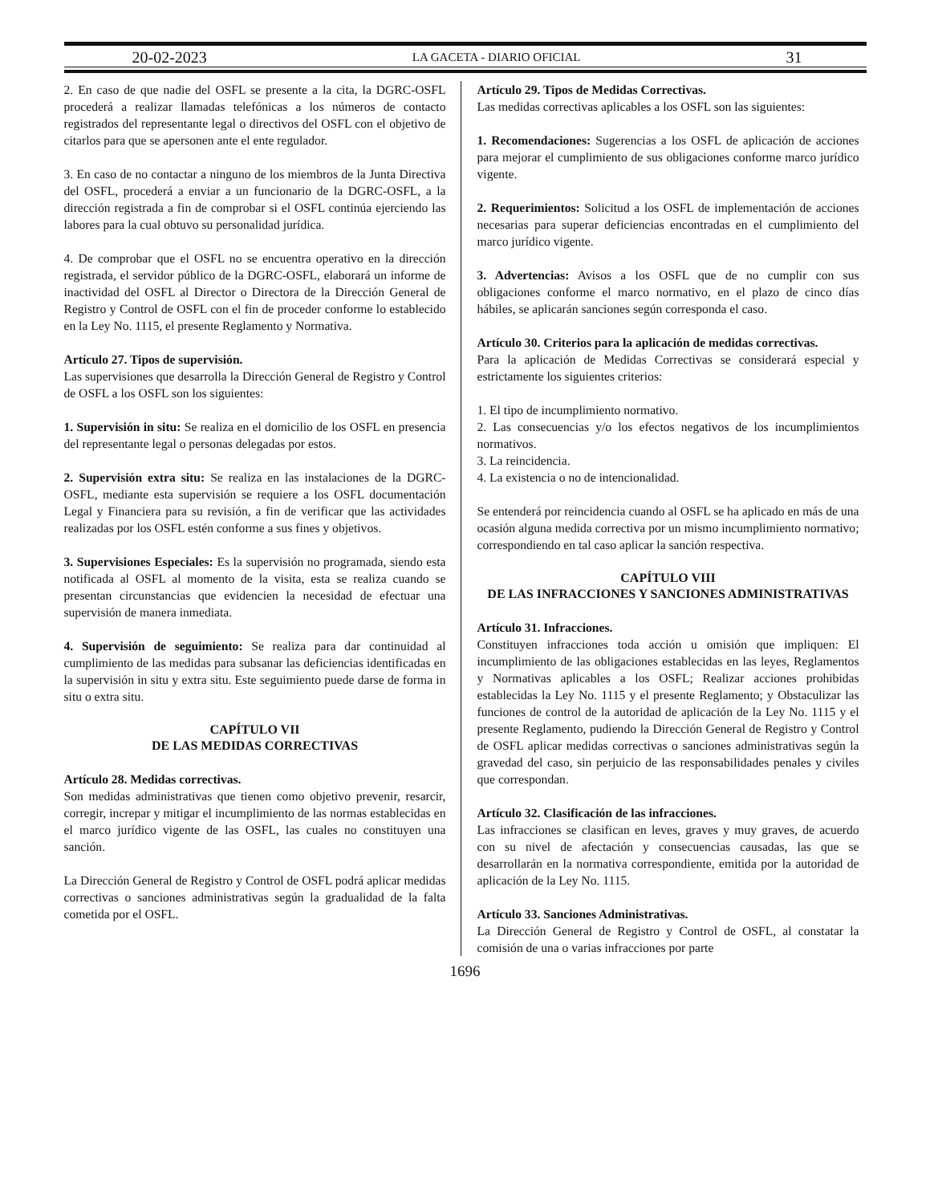20-02-2023 LA GACETA - DIARIO OFICIAL 31
2. En caso de que nadie del OSFL se presente a la cita, la DGRC-OSFL procederá a realizar llamadas telefónicas a los números de contacto registrados del representante legal o directivos del OSFL con el objetivo de citarlos para que se apersonen ante el ente regulador.
3. En caso de no contactar a ninguno de los miembros de la Junta Directiva del OSFL, procederá a enviar a un funcionario de la DGRC-OSFL, a la dirección registrada a fin de comprobar si el OSFL continúa ejerciendo las labores para la cual obtuvo su personalidad jurídica.
4. De comprobar que el OSFL no se encuentra operativo en la dirección registrada, el servidor público de la DGRC-OSFL, elaborará un informe de inactividad del OSFL al Director o Directora de la Dirección General de Registro y Control de OSFL con el fin de proceder conforme lo establecido en la Ley No. 1115, el presente Reglamento y Normativa.
Artículo 27. Tipos de supervisión.
Las supervisiones que desarrolla la Dirección General de Registro y Control de OSFL a los OSFL son los siguientes:
1. Supervisión in situ: Se realiza en el domicilio de los OSFL en presencia del representante legal o personas delegadas por estos.
2. Supervisión extra situ: Se realiza en las instalaciones de la DGRC-OSFL, mediante esta supervisión se requiere a los OSFL documentación Legal y Financiera para su revisión, a fin de verificar que las actividades realizadas por los OSFL estén conforme a sus fines y objetivos.
3. Supervisiones Especiales: Es la supervisión no programada, siendo esta notificada al OSFL al momento de la visita, esta se realiza cuando se presentan circunstancias que evidencien la necesidad de efectuar una supervisión de manera inmediata.
4. Supervisión de seguimiento: Se realiza para dar continuidad al cumplimiento de las medidas para subsanar las deficiencias identificadas en la supervisión in situ y extra situ. Este seguimiento puede darse de forma in situ o extra situ.
CAPÍTULO VII
DE LAS MEDIDAS CORRECTIVAS
Artículo 28. Medidas correctivas.
Son medidas administrativas que tienen como objetivo prevenir, resarcir, corregir, increpar y mitigar el incumplimiento de las normas establecidas en el marco jurídico vigente de las OSFL, las cuales no constituyen una sanción.
La Dirección General de Registro y Control de OSFL podrá aplicar medidas correctivas o sanciones administrativas según la gradualidad de la falta cometida por el OSFL.
Artículo 29. Tipos de Medidas Correctivas.
Las medidas correctivas aplicables a los OSFL son las siguientes:
1. Recomendaciones: Sugerencias a los OSFL de aplicación de acciones para mejorar el cumplimiento de sus obligaciones conforme marco jurídico vigente.
2. Requerimientos: Solicitud a los OSFL de implementación de acciones necesarias para superar deficiencias encontradas en el cumplimiento del marco jurídico vigente.
3. Advertencias: Avisos a los OSFL que de no cumplir con sus obligaciones conforme el marco normativo, en el plazo de cinco días hábiles, se aplicarán sanciones según corresponda el caso.
Artículo 30. Criterios para la aplicación de medidas correctivas.
Para la aplicación de Medidas Correctivas se considerará especial y estrictamente los siguientes criterios:
1. El tipo de incumplimiento normativo.
2. Las consecuencias y/o los efectos negativos de los incumplimientos normativos.
3. La reincidencia.
4. La existencia o no de intencionalidad.
Se entenderá por reincidencia cuando al OSFL se ha aplicado en más de una ocasión alguna medida correctiva por un mismo incumplimiento normativo; correspondiendo en tal caso aplicar la sanción respectiva.
CAPÍTULO VIII
DE LAS INFRACCIONES Y SANCIONES ADMINISTRATIVAS
Artículo 31. Infracciones.
Constituyen infracciones toda acción u omisión que impliquen: El incumplimiento de las obligaciones establecidas en las leyes, Reglamentos y Normativas aplicables a los OSFL; Realizar acciones prohibidas establecidas la Ley No. 1115 y el presente Reglamento; y Obstaculizar las funciones de control de la autoridad de aplicación de la Ley No. 1115 y el presente Reglamento, pudiendo la Dirección General de Registro y Control de OSFL aplicar medidas correctivas o sanciones administrativas según la gravedad del caso, sin perjuicio de las responsabilidades penales y civiles que correspondan.
Artículo 32. Clasificación de las infracciones.
Las infracciones se clasifican en leves, graves y muy graves, de acuerdo con su nivel de afectación y consecuencias causadas, las que se desarrollarán en la normativa correspondiente, emitida por la autoridad de aplicación de la Ley No. 1115.
Artículo 33. Sanciones Administrativas.
La Dirección General de Registro y Control de OSFL, al constatar la comisión de una o varias infracciones por parte
1696